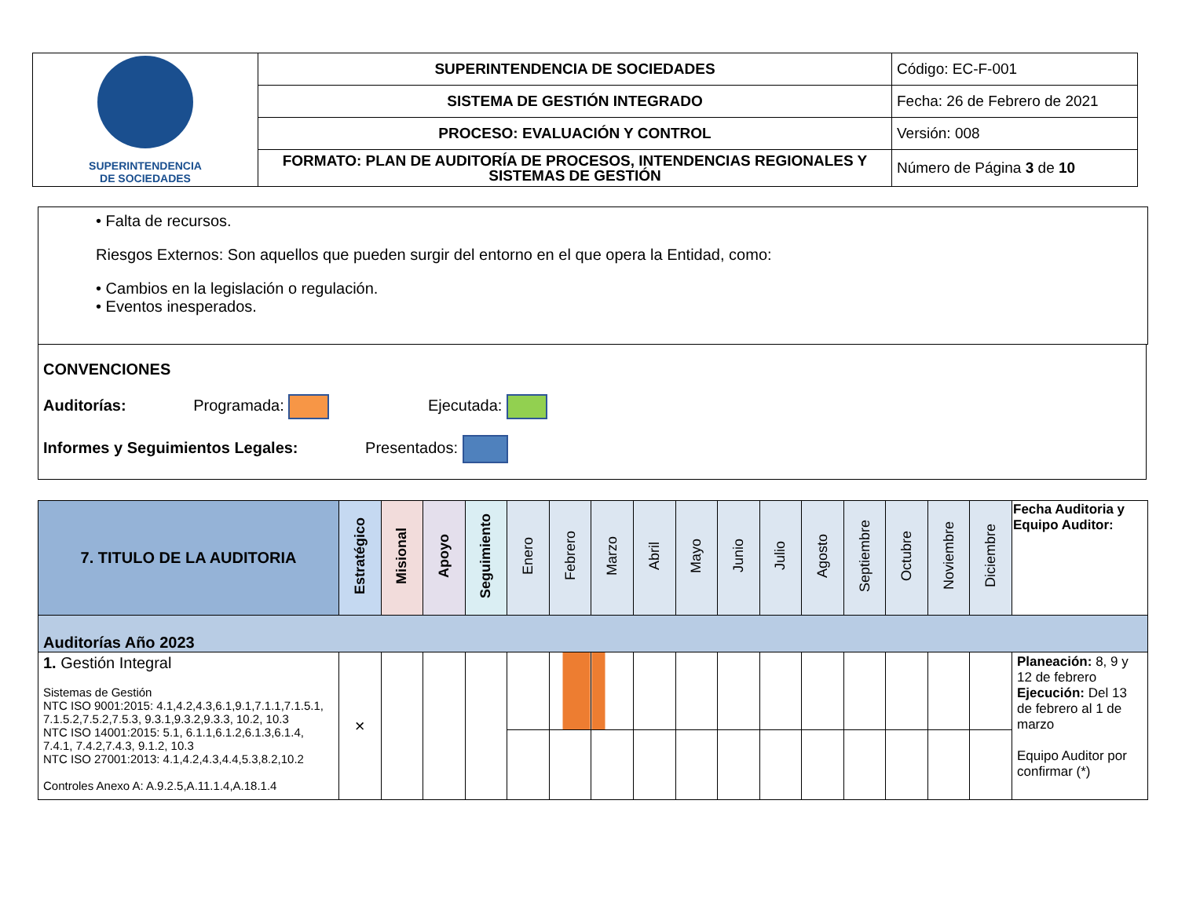| SUPERINTENDENCIA DE SOCIEDADES | SUPERINTENDENCIA DE SOCIEDADES | Código: EC-F-001 |
| | SISTEMA DE GESTIÓN INTEGRADO | Fecha: 26 de Febrero de 2021 |
| | PROCESO: EVALUACIÓN Y CONTROL | Versión: 008 |
| | FORMATO: PLAN DE AUDITORÍA DE PROCESOS, INTENDENCIAS REGIONALES Y SISTEMAS DE GESTIÓN | Número de Página 3 de 10 |
• Falta de recursos.
Riesgos Externos: Son aquellos que pueden surgir del entorno en el que opera la Entidad, como:
• Cambios en la legislación o regulación.
• Eventos inesperados.
CONVENCIONES
Auditorías: Programada: Ejecutada:
Informes y Seguimientos Legales: Presentados:
| 7. TITULO DE LA AUDITORIA | Estratégico | Misional | Apoyo | Seguimiento | Enero | Febrero | Marzo | Abril | Mayo | Junio | Julio | Agosto | Septiembre | Octubre | Noviembre | Diciembre | Fecha Auditoria y Equipo Auditor: |
| --- | --- | --- | --- | --- | --- | --- | --- | --- | --- | --- | --- | --- | --- | --- | --- | --- | --- |
| Auditorías Año 2023 | | | | | | | | | | | | | | | | | |
| 1. Gestión Integral Sistemas de Gestión NTC ISO 9001:2015: 4.1,4.2,4.3,6.1,9.1,7.1.1,7.1.5.1, 7.1.5.2,7.5.2,7.5.3, 9.3.1,9.3.2,9.3.3, 10.2, 10.3 NTC ISO 14001:2015: 5.1, 6.1.1,6.1.2,6.1.3,6.1.4, 7.4.1, 7.4.2,7.4.3, 9.1.2, 10.3 NTC ISO 27001:2013: 4.1,4.2,4.3,4.4,5.3,8.2,10.2 Controles Anexo A: A.9.2.5,A.11.1.4,A.18.1.4 | × | | | | | | | | | | | | | | | | Planeación: 8, 9 y 12 de febrero Ejecución: Del 13 de febrero al 1 de marzo Equipo Auditor por confirmar (*) |